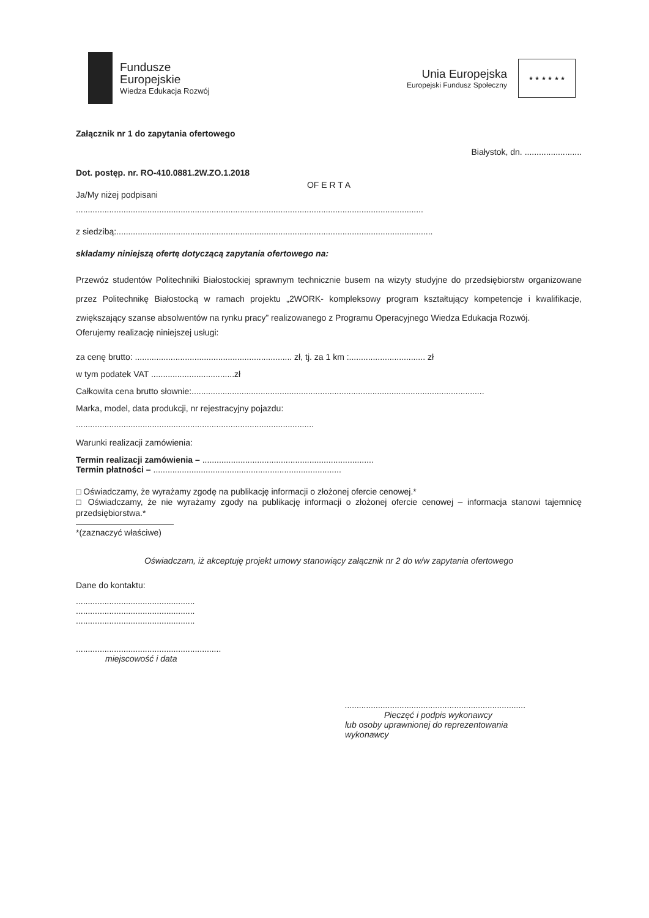Fundusze
Europejskie
Wiedza Edukacja Rozwój
Unia Europejska
Europejski Fundusz Społeczny
★ ★ ★ ★ ★ ★
Załącznik nr 1 do zapytania ofertowego
Białystok, dn. ........................
Dot. postęp. nr. RO-410.0881.2W.ZO.1.2018
OF E R T A
Ja/My niżej podpisani
..................................................................................................................................................
z siedzibą:.....................................................................................................................................
składamy niniejszą ofertę dotyczącą zapytania ofertowego na:
Przewóz studentów Politechniki Białostockiej sprawnym technicznie busem na wizyty studyjne do przedsiębiorstw organizowane przez Politechnikę Białostocką w ramach projektu „2WORK- kompleksowy program kształtujący kompetencje i kwalifikacje, zwiększający szanse absolwentów na rynku pracy” realizowanego z Programu Operacyjnego Wiedza Edukacja Rozwój.
Oferujemy realizację niniejszej usługi:
za cenę brutto: .................................................................. zł, tj. za 1 km :................................ zł
w tym podatek VAT ...................................zł
Całkowita cena brutto słownie:...........................................................................................................................
Marka, model, data produkcji, nr rejestracyjny pojazdu:
....................................................................................................
Warunki realizacji zamówienia:
Termin realizacji zamówienia – ........................................................................
Termin płatności – ...............................................................................
□ Oświadczamy, że wyrażamy zgodę na publikację informacji o złożonej ofercie cenowej.*
□ Oświadczamy, że nie wyrażamy zgody na publikację informacji o złożonej ofercie cenowej – informacja stanowi tajemnicę przedsiębiorstwa.*
*(zaznaczyć właściwe)
Oświadczam, iż akceptuję projekt umowy stanowiący załącznik nr 2 do w/w zapytania ofertowego
Dane do kontaktu:
..................................................
..................................................
..................................................
.............................................................
miejscowość i data
............................................................................
Pieczęć i podpis wykonawcy
lub osoby uprawnionej do reprezentowania
wykonawcy